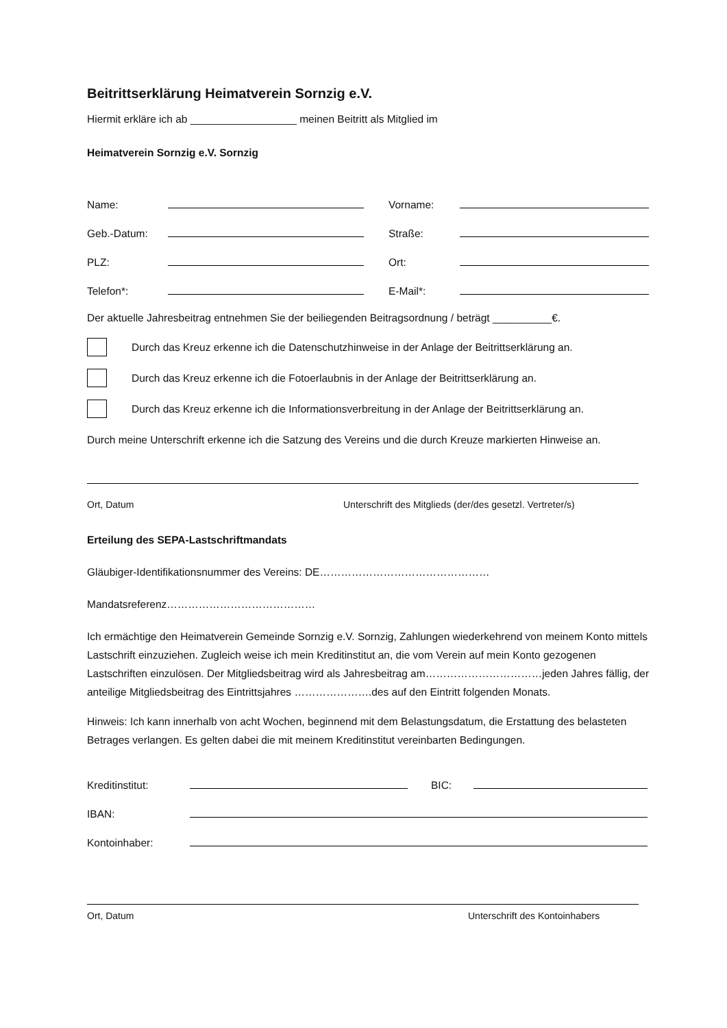Beitrittserklärung Heimatverein Sornzig e.V.
Hiermit erkläre ich ab __________________ meinen Beitritt als Mitglied im
Heimatverein Sornzig e.V. Sornzig
Name:
Vorname:
Geb.-Datum:
Straße:
PLZ:
Ort:
Telefon*:
E-Mail*:
Der aktuelle Jahresbeitrag entnehmen Sie der beiliegenden Beitragsordnung / beträgt __________€.
Durch das Kreuz erkenne ich die Datenschutzhinweise in der Anlage der Beitrittserklärung an.
Durch das Kreuz erkenne ich die Fotoerlaubnis in der Anlage der Beitrittserklärung an.
Durch das Kreuz erkenne ich die Informationsverbreitung in der Anlage der Beitrittserklärung an.
Durch meine Unterschrift erkenne ich die Satzung des Vereins und die durch Kreuze markierten Hinweise an.
Ort, Datum Unterschrift des Mitglieds (der/des gesetzl. Vertreter/s)
Erteilung des SEPA-Lastschriftmandats
Gläubiger-Identifikationsnummer des Vereins: DE…………………………………………
Mandatsreferenz……………………………………
Ich ermächtige den Heimatverein Gemeinde Sornzig e.V. Sornzig, Zahlungen wiederkehrend von meinem Konto mittels Lastschrift einzuziehen. Zugleich weise ich mein Kreditinstitut an, die vom Verein auf mein Konto gezogenen Lastschriften einzulösen. Der Mitgliedsbeitrag wird als Jahresbeitrag am……………………………jeden Jahres fällig, der anteilige Mitgliedsbeitrag des Eintrittsjahres ………………….des auf den Eintritt folgenden Monats.
Hinweis: Ich kann innerhalb von acht Wochen, beginnend mit dem Belastungsdatum, die Erstattung des belasteten Betrages verlangen. Es gelten dabei die mit meinem Kreditinstitut vereinbarten Bedingungen.
Kreditinstitut:
BIC:
IBAN:
Kontoinhaber:
Ort, Datum Unterschrift des Kontoinhabers